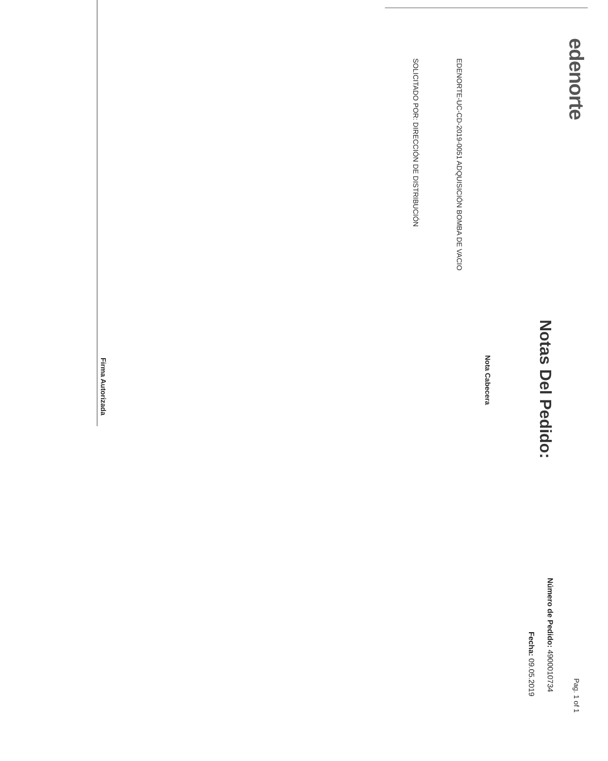edenorte Pag. 1 of 1
Notas Del Pedido: Número de Pedido: 4900010734
Fecha: 09.05.2019
Nota Cabecera
EDENORTE-UC-CD-2019-0051 ADQUISICIÓN BOMBA DE VACIO
SOLICITADO POR: DIRECCIÓN DE DISTRIBUCIÓN
Firma Autorizada